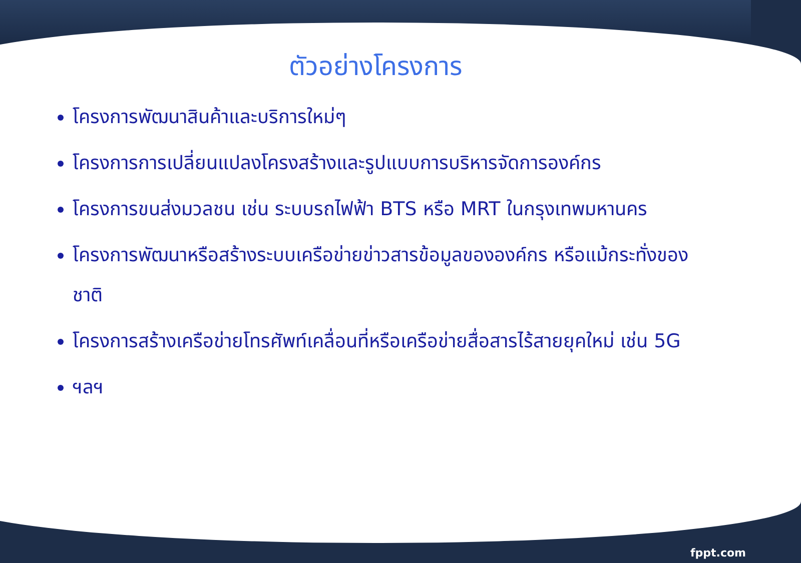ตัวอย่างโครงการ
โครงการพัฒนาสินค้าและบริการใหม่ๆ
โครงการการเปลี่ยนแปลงโครงสร้างและรูปแบบการบริหารจัดการองค์กร
โครงการขนส่งมวลชน เช่น ระบบรถไฟฟ้า BTS หรือ MRT ในกรุงเทพมหานคร
โครงการพัฒนาหรือสร้างระบบเครือข่ายข่าวสารข้อมูลขององค์กร หรือแม้กระทั่งของชาติ
โครงการสร้างเครือข่ายโทรศัพท์เคลื่อนที่หรือเครือข่ายสื่อสารไร้สายยุคใหม่ เช่น 5G
ฯลฯ
fppt.com